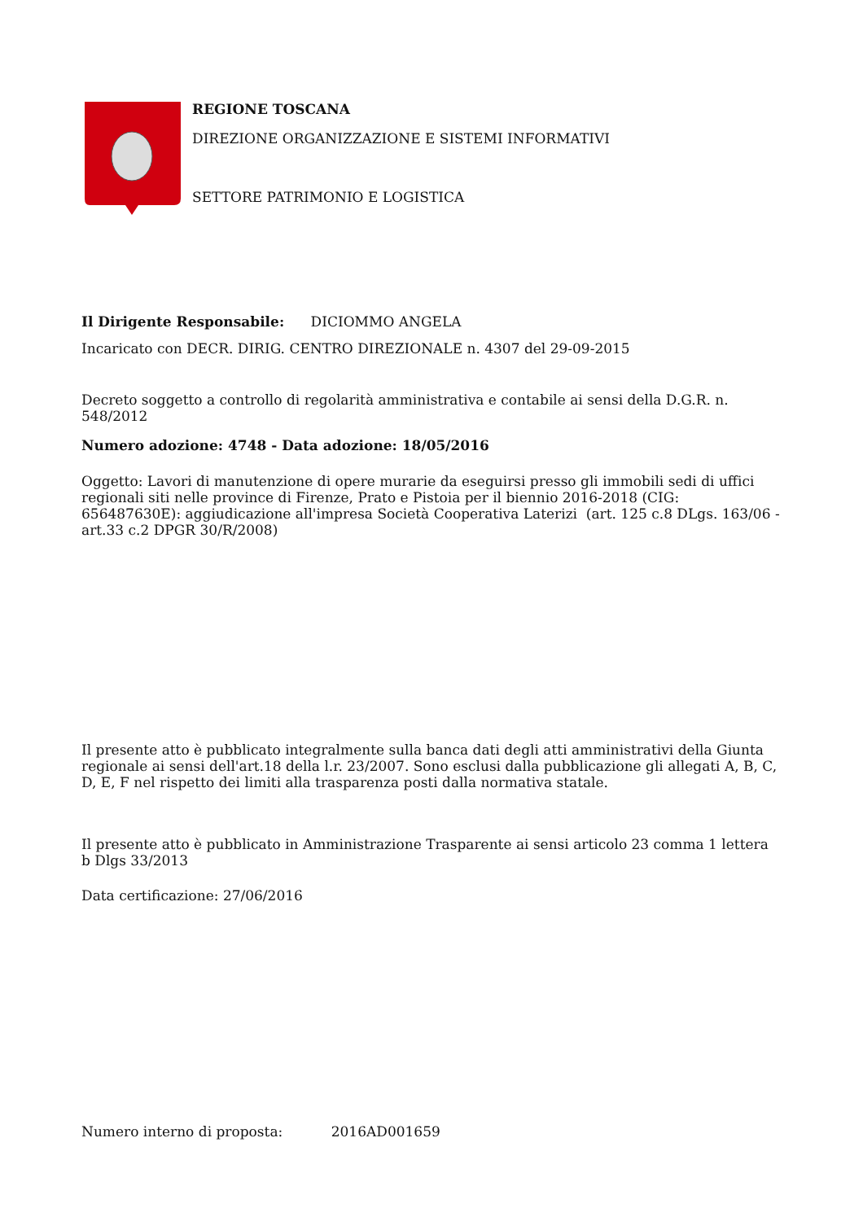REGIONE TOSCANA
DIREZIONE ORGANIZZAZIONE E SISTEMI INFORMATIVI
SETTORE PATRIMONIO E LOGISTICA
Il Dirigente Responsabile: DICIOMMO ANGELA
Incaricato con DECR. DIRIG. CENTRO DIREZIONALE n. 4307 del 29-09-2015
Decreto soggetto a controllo di regolarità amministrativa e contabile ai sensi della D.G.R. n. 548/2012
Numero adozione: 4748 - Data adozione: 18/05/2016
Oggetto: Lavori di manutenzione di opere murarie da eseguirsi presso gli immobili sedi di uffici regionali siti nelle province di Firenze, Prato e Pistoia per il biennio 2016-2018 (CIG: 656487630E): aggiudicazione all'impresa Società Cooperativa Laterizi (art. 125 c.8 DLgs. 163/06 - art.33 c.2 DPGR 30/R/2008)
Il presente atto è pubblicato integralmente sulla banca dati degli atti amministrativi della Giunta regionale ai sensi dell'art.18 della l.r. 23/2007. Sono esclusi dalla pubblicazione gli allegati A, B, C, D, E, F nel rispetto dei limiti alla trasparenza posti dalla normativa statale.
Il presente atto è pubblicato in Amministrazione Trasparente ai sensi articolo 23 comma 1 lettera b Dlgs 33/2013
Data certificazione: 27/06/2016
Numero interno di proposta: 2016AD001659